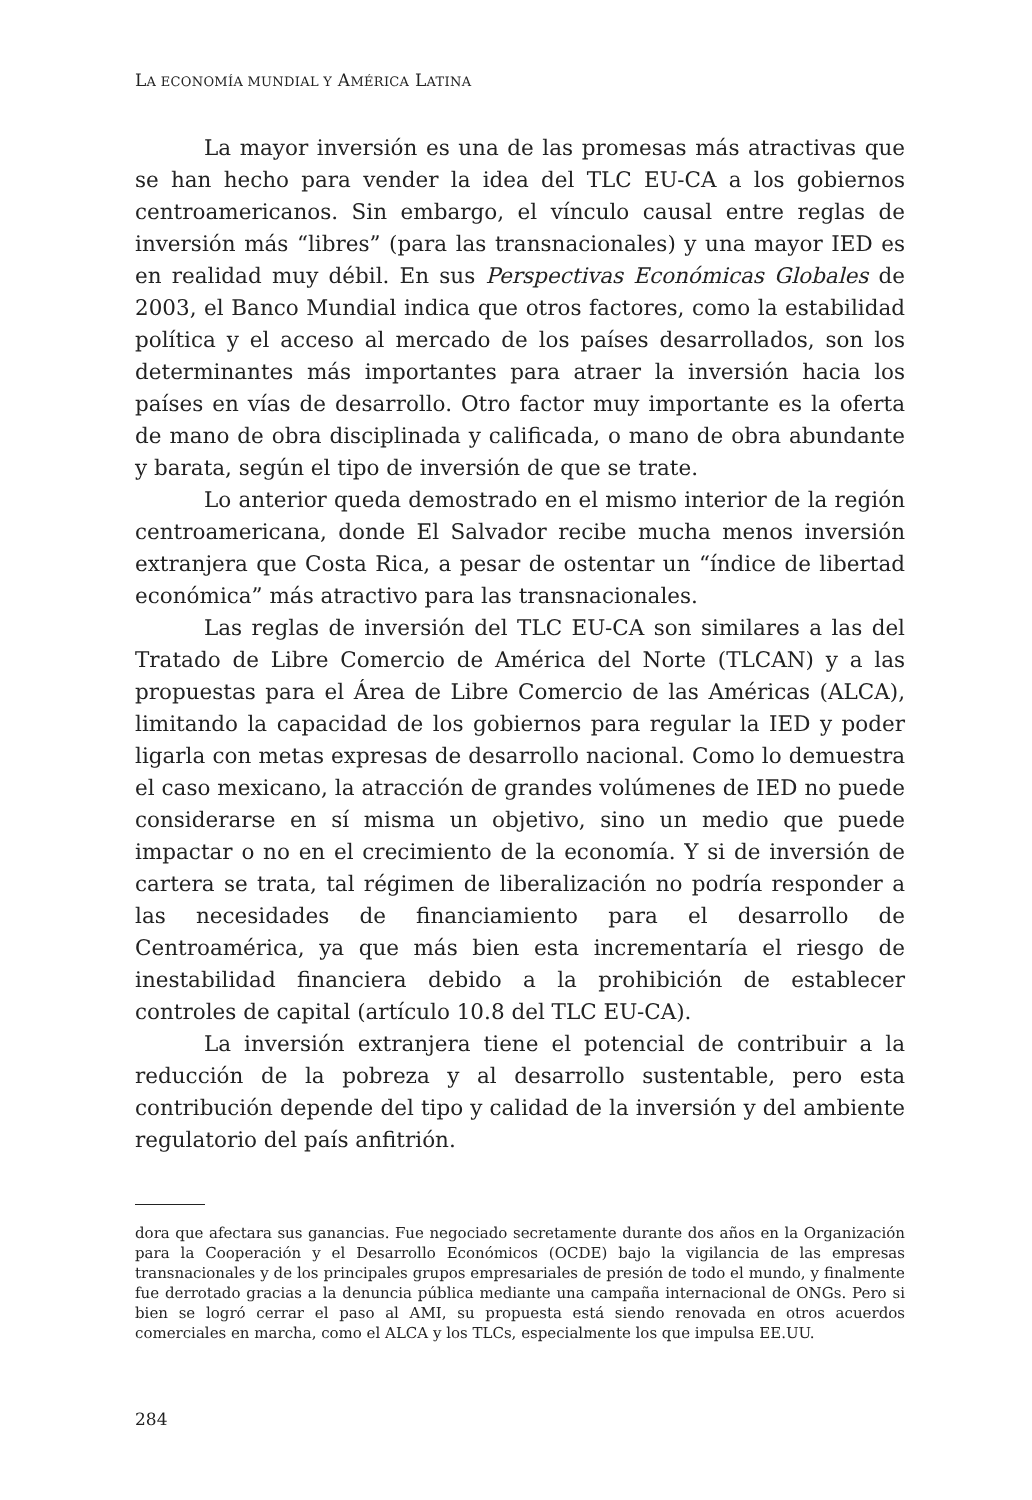LA ECONOMÍA MUNDIAL Y AMÉRICA LATINA
La mayor inversión es una de las promesas más atractivas que se han hecho para vender la idea del TLC EU-CA a los gobiernos centroamericanos. Sin embargo, el vínculo causal entre reglas de inversión más “libres” (para las transnacionales) y una mayor IED es en realidad muy débil. En sus Perspectivas Económicas Globales de 2003, el Banco Mundial indica que otros factores, como la estabilidad política y el acceso al mercado de los países desarrollados, son los determinantes más importantes para atraer la inversión hacia los países en vías de desarrollo. Otro factor muy importante es la oferta de mano de obra disciplinada y calificada, o mano de obra abundante y barata, según el tipo de inversión de que se trate.
Lo anterior queda demostrado en el mismo interior de la región centroamericana, donde El Salvador recibe mucha menos inversión extranjera que Costa Rica, a pesar de ostentar un “índice de libertad económica” más atractivo para las transnacionales.
Las reglas de inversión del TLC EU-CA son similares a las del Tratado de Libre Comercio de América del Norte (TLCAN) y a las propuestas para el Área de Libre Comercio de las Américas (ALCA), limitando la capacidad de los gobiernos para regular la IED y poder ligarla con metas expresas de desarrollo nacional. Como lo demuestra el caso mexicano, la atracción de grandes volúmenes de IED no puede considerarse en sí misma un objetivo, sino un medio que puede impactar o no en el crecimiento de la economía. Y si de inversión de cartera se trata, tal régimen de liberalización no podría responder a las necesidades de financiamiento para el desarrollo de Centroamérica, ya que más bien esta incrementaría el riesgo de inestabilidad financiera debido a la prohibición de establecer controles de capital (artículo 10.8 del TLC EU-CA).
La inversión extranjera tiene el potencial de contribuir a la reducción de la pobreza y al desarrollo sustentable, pero esta contribución depende del tipo y calidad de la inversión y del ambiente regulatorio del país anfitrión.
dora que afectara sus ganancias. Fue negociado secretamente durante dos años en la Organización para la Cooperación y el Desarrollo Económicos (OCDE) bajo la vigilancia de las empresas transnacionales y de los principales grupos empresariales de presión de todo el mundo, y finalmente fue derrotado gracias a la denuncia pública mediante una campaña internacional de ONGs. Pero si bien se logró cerrar el paso al AMI, su propuesta está siendo renovada en otros acuerdos comerciales en marcha, como el ALCA y los TLCs, especialmente los que impulsa EE.UU.
284